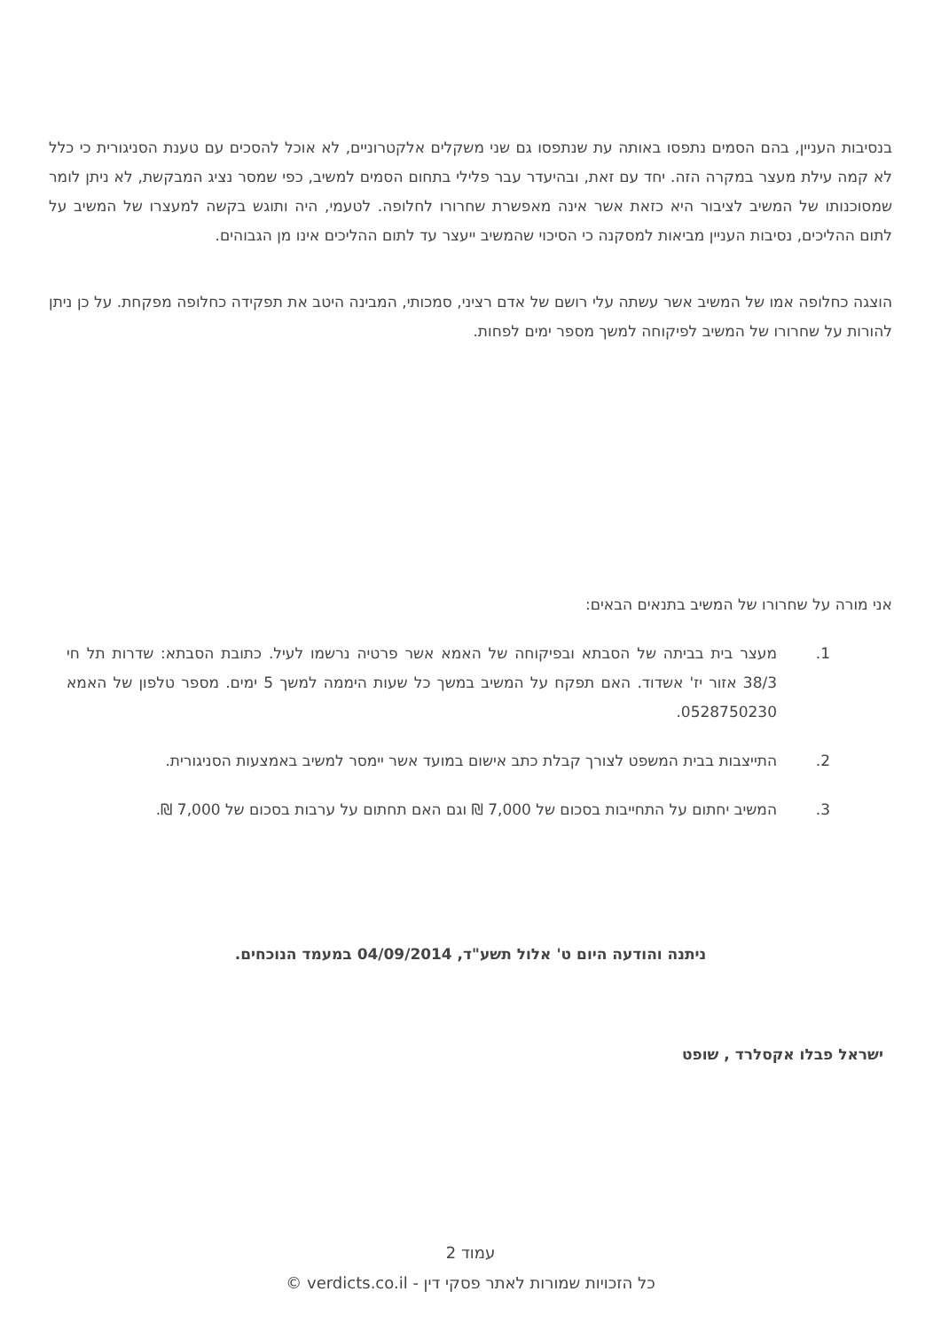בנסיבות העניין, בהם הסמים נתפסו באותה עת שנתפסו גם שני משקלים אלקטרוניים, לא אוכל להסכים עם טענת הסניגורית כי כלל לא קמה עילת מעצר במקרה הזה. יחד עם זאת, ובהיעדר עבר פלילי בתחום הסמים למשיב, כפי שמסר נציג המבקשת, לא ניתן לומר שמסוכנותו של המשיב לציבור היא כזאת אשר אינה מאפשרת שחרורו לחלופה. לטעמי, היה ותוגש בקשה למעצרו של המשיב על לתום ההליכים, נסיבות העניין מביאות למסקנה כי הסיכוי שהמשיב ייעצר עד לתום ההליכים אינו מן הגבוהים.
הוצגה כחלופה אמו של המשיב אשר עשתה עלי רושם של אדם רציני, סמכותי, המבינה היטב את תפקידה כחלופה מפקחת. על כן ניתן להורות על שחרורו של המשיב לפיקוחה למשך מספר ימים לפחות.
אני מורה על שחרורו של המשיב בתנאים הבאים:
1. מעצר בית בביתה של הסבתא ובפיקוחה של האמא אשר פרטיה נרשמו לעיל. כתובת הסבתא: שדרות תל חי 38/3 אזור יז' אשדוד. האם תפקח על המשיב במשך כל שעות היממה למשך 5 ימים. מספר טלפון של האמא 0528750230.
2. התייצבות בבית המשפט לצורך קבלת כתב אישום במועד אשר יימסר למשיב באמצעות הסניגורית.
3. המשיב יחתום על התחייבות בסכום של 7,000 ₪ וגם האם תחתום על ערבות בסכום של 7,000 ₪.
ניתנה והודעה היום ט' אלול תשע"ד, 04/09/2014 במעמד הנוכחים.
ישראל פבלו אקסלרד , שופט
עמוד 2
כל הזכויות שמורות לאתר פסקי דין - verdicts.co.il ©